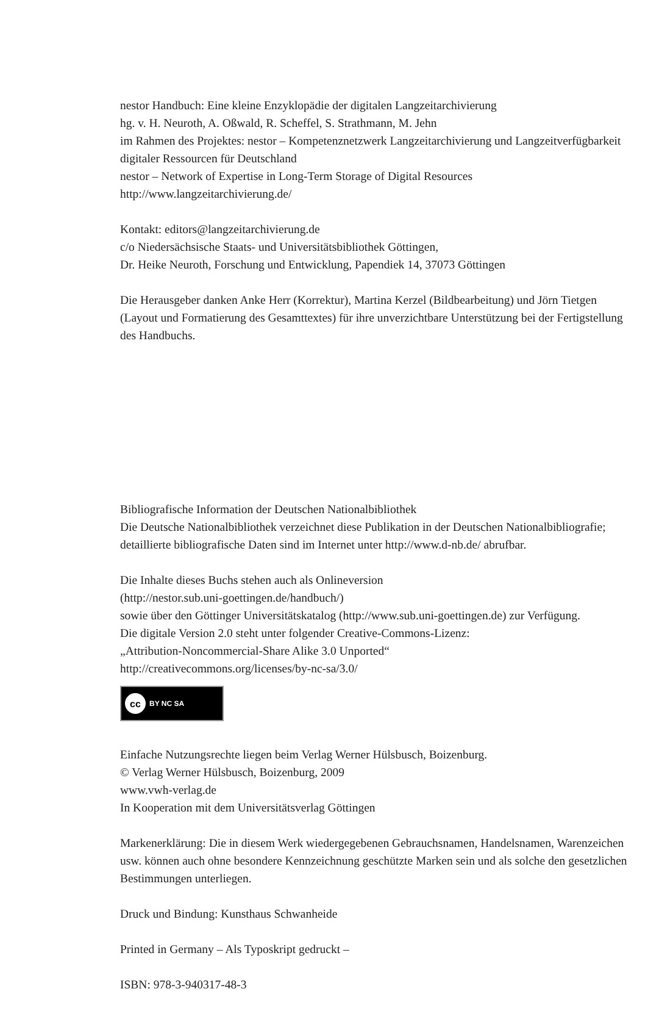nestor Handbuch: Eine kleine Enzyklopädie der digitalen Langzeitarchivierung
hg. v. H. Neuroth, A. Oßwald, R. Scheffel, S. Strathmann, M. Jehn
im Rahmen des Projektes: nestor – Kompetenznetzwerk Langzeitarchivierung und Langzeitverfügbarkeit digitaler Ressourcen für Deutschland
nestor – Network of Expertise in Long-Term Storage of Digital Resources
http://www.langzeitarchivierung.de/
Kontakt: editors@langzeitarchivierung.de
c/o Niedersächsische Staats- und Universitätsbibliothek Göttingen,
Dr. Heike Neuroth, Forschung und Entwicklung, Papendiek 14, 37073 Göttingen
Die Herausgeber danken Anke Herr (Korrektur), Martina Kerzel (Bildbearbeitung) und Jörn Tietgen (Layout und Formatierung des Gesamttextes) für ihre unverzichtbare Unterstützung bei der Fertigstellung des Handbuchs.
Bibliografische Information der Deutschen Nationalbibliothek
Die Deutsche Nationalbibliothek verzeichnet diese Publikation in der Deutschen Nationalbibliografie; detaillierte bibliografische Daten sind im Internet unter http://www.d-nb.de/ abrufbar.
Die Inhalte dieses Buchs stehen auch als Onlineversion
(http://nestor.sub.uni-goettingen.de/handbuch/)
sowie über den Göttinger Universitätskatalog (http://www.sub.uni-goettingen.de) zur Verfügung.
Die digitale Version 2.0 steht unter folgender Creative-Commons-Lizenz:
„Attribution-Noncommercial-Share Alike 3.0 Unported“
http://creativecommons.org/licenses/by-nc-sa/3.0/
cc BY NC SA
Einfache Nutzungsrechte liegen beim Verlag Werner Hülsbusch, Boizenburg.
© Verlag Werner Hülsbusch, Boizenburg, 2009
www.vwh-verlag.de
In Kooperation mit dem Universitätsverlag Göttingen
Markenerklärung: Die in diesem Werk wiedergegebenen Gebrauchsnamen, Handelsnamen, Warenzeichen usw. können auch ohne besondere Kennzeichnung geschützte Marken sein und als solche den gesetzlichen Bestimmungen unterliegen.
Druck und Bindung: Kunsthaus Schwanheide
Printed in Germany – Als Typoskript gedruckt –
ISBN: 978-3-940317-48-3